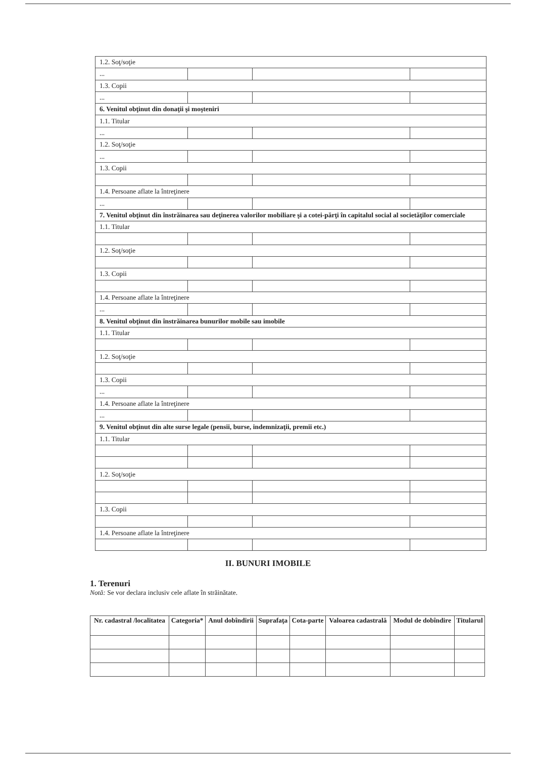| 1.2. Soţ/soţie | | | |
| ... | | | |
| 1.3. Copii | | | |
| ... | | | |
| 6. Venitul obţinut din donaţii şi moşteniri | | | |
| 1.1. Titular | | | |
| ... | | | |
| 1.2. Soţ/soţie | | | |
| ... | | | |
| 1.3. Copii | | | |
| 1.4. Persoane aflate la întreţinere | | | |
| ... | | | |
| 7. Venitul obţinut din înstrăinarea sau deţinerea valorilor mobiliare şi a cotei-părţi în capitalul social al societăţilor comerciale | | | |
| 1.1. Titular | | | |
| 1.2. Soţ/soţie | | | |
| 1.3. Copii | | | |
| 1.4. Persoane aflate la întreţinere | | | |
| ... | | | |
| 8. Venitul obţinut din înstrăinarea bunurilor mobile sau imobile | | | |
| 1.1. Titular | | | |
| 1.2. Soţ/soţie | | | |
| 1.3. Copii | | | |
| ... | | | |
| 1.4. Persoane aflate la întreţinere | | | |
| ... | | | |
| 9. Venitul obţinut din alte surse legale (pensii, burse, indemnizaţii, premii etc.) | | | |
| 1.1. Titular | | | |
| 1.2. Soţ/soţie | | | |
| 1.3. Copii | | | |
| 1.4. Persoane aflate la întreţinere | | | |
II. BUNURI IMOBILE
1. Terenuri
Notă: Se vor declara inclusiv cele aflate în străinătate.
| Nr. cadastral /localitatea | Categoria* | Anul dobîndirii | Suprafaţa | Cota-parte | Valoarea cadastrală | Modul de dobîndire | Titularul |
| --- | --- | --- | --- | --- | --- | --- | --- |